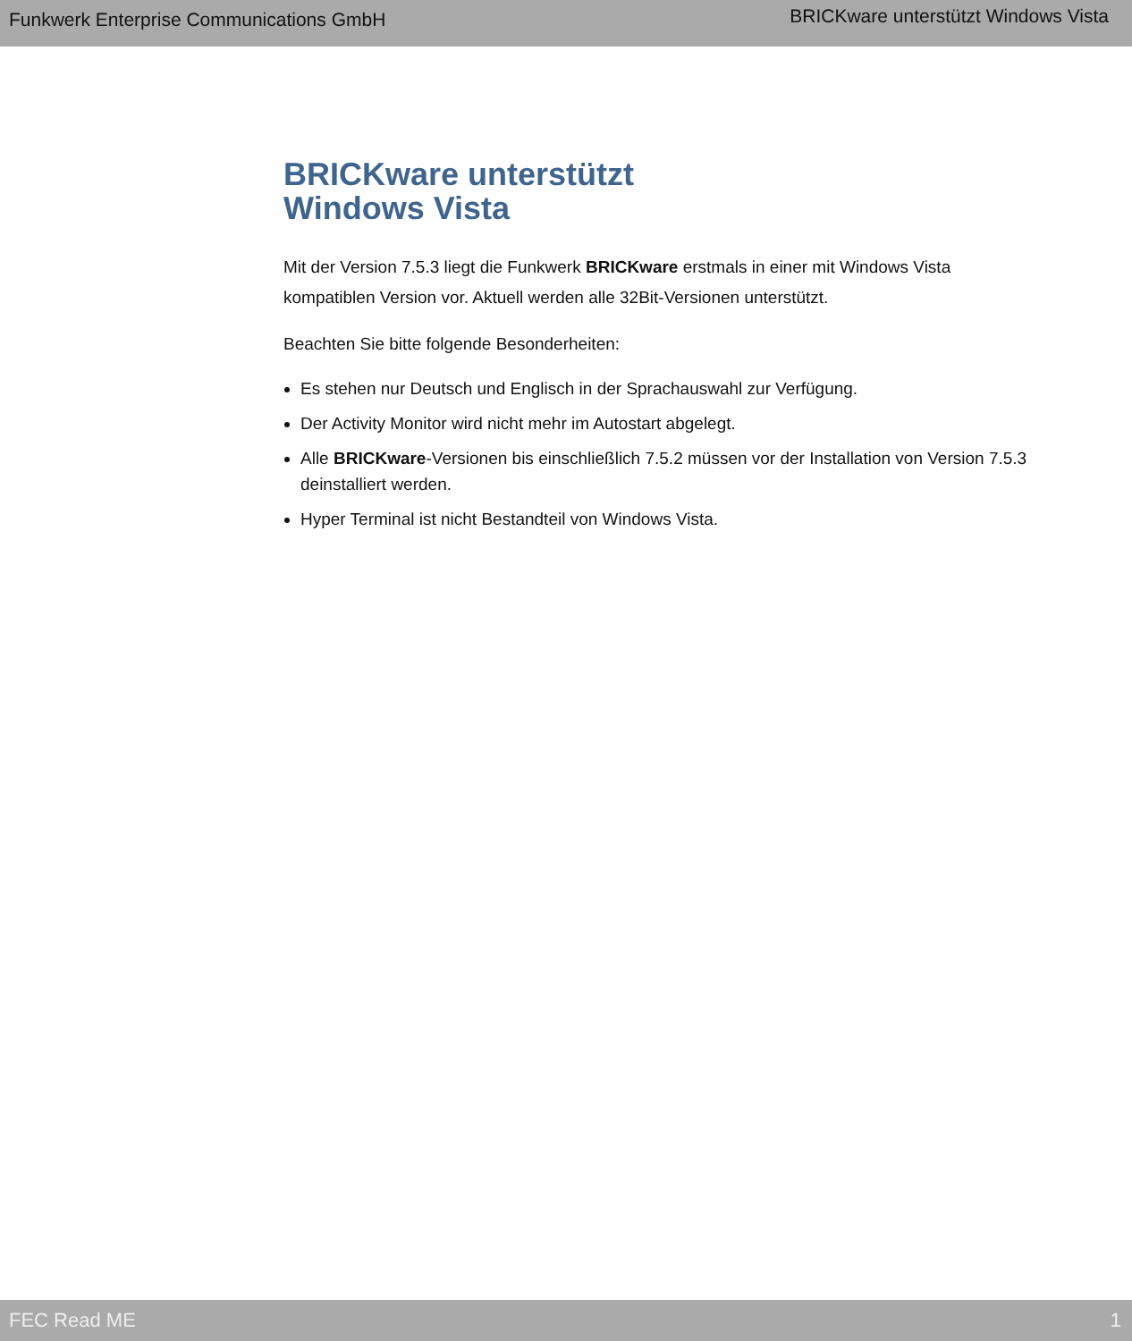Funkwerk Enterprise Communications GmbH BRICKware unterstützt Windows Vista
BRICKware unterstützt
Windows Vista
Mit der Version 7.5.3 liegt die Funkwerk BRICKware erstmals in einer mit Windows Vista kompatiblen Version vor. Aktuell werden alle 32Bit-Versionen unterstützt.
Beachten Sie bitte folgende Besonderheiten:
Es stehen nur Deutsch und Englisch in der Sprachauswahl zur Verfügung.
Der Activity Monitor wird nicht mehr im Autostart abgelegt.
Alle BRICKware-Versionen bis einschließlich 7.5.2 müssen vor der Installation von Version 7.5.3 deinstalliert werden.
Hyper Terminal ist nicht Bestandteil von Windows Vista.
FEC Read ME 1